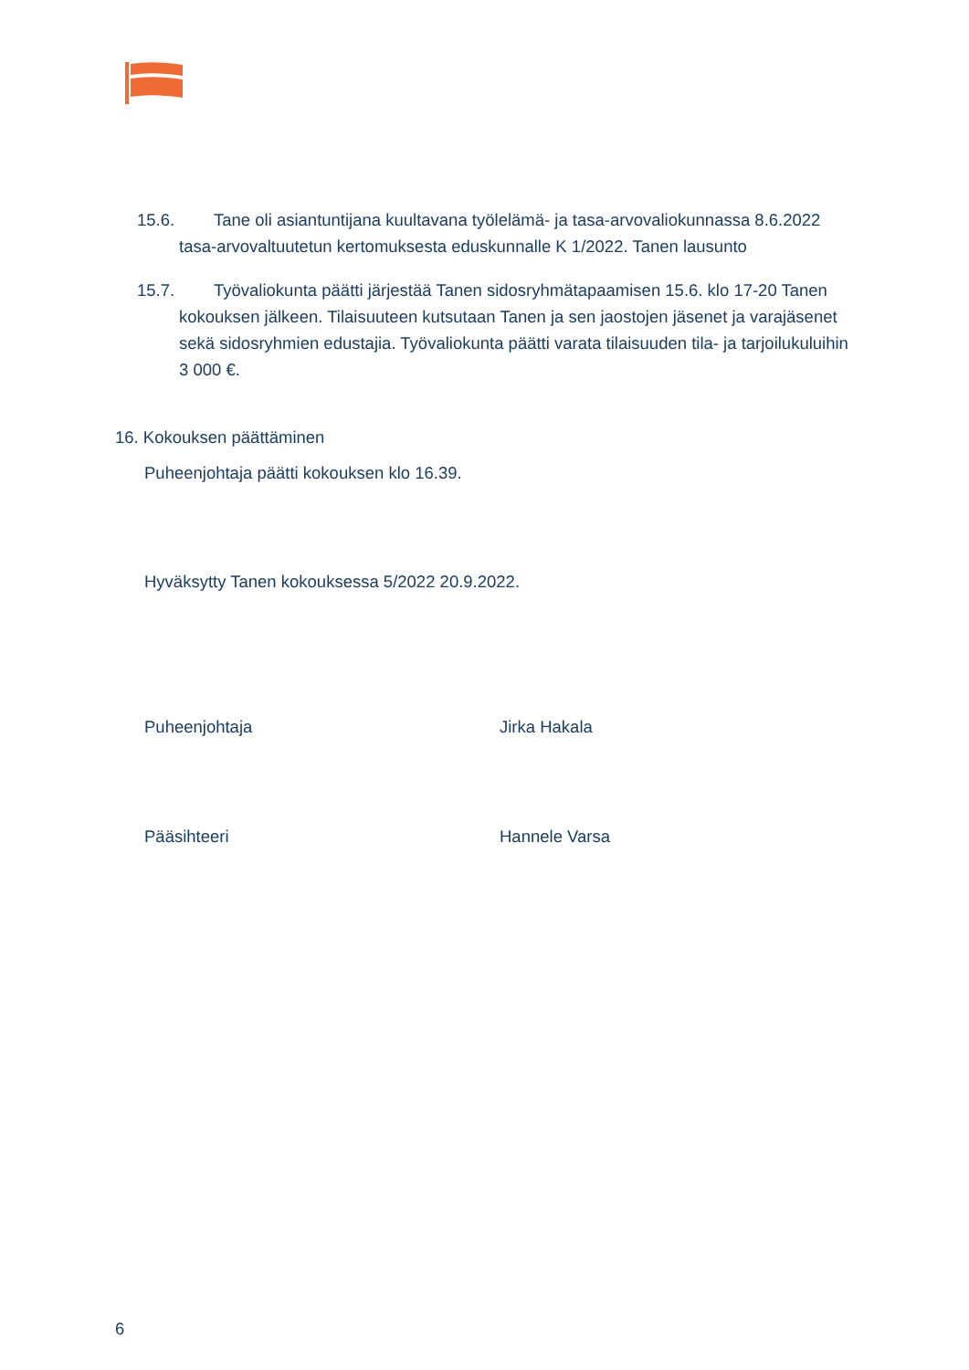15.6. Tane oli asiantuntijana kuultavana työlelämä- ja tasa-arvovaliokunnassa 8.6.2022 tasa-arvovaltuutetun kertomuksesta eduskunnalle K 1/2022. Tanen lausunto
15.7. Työvaliokunta päätti järjestää Tanen sidosryhmätapaamisen 15.6. klo 17-20 Tanen kokouksen jälkeen. Tilaisuuteen kutsutaan Tanen ja sen jaostojen jäsenet ja varajäsenet sekä sidosryhmien edustajia. Työvaliokunta päätti varata tilaisuuden tila- ja tarjoilukuluihin 3 000 €.
16. Kokouksen päättäminen
Puheenjohtaja päätti kokouksen klo 16.39.
Hyväksytty Tanen kokouksessa 5/2022 20.9.2022.
Puheenjohtaja Jirka Hakala
Pääsihteeri Hannele Varsa
6